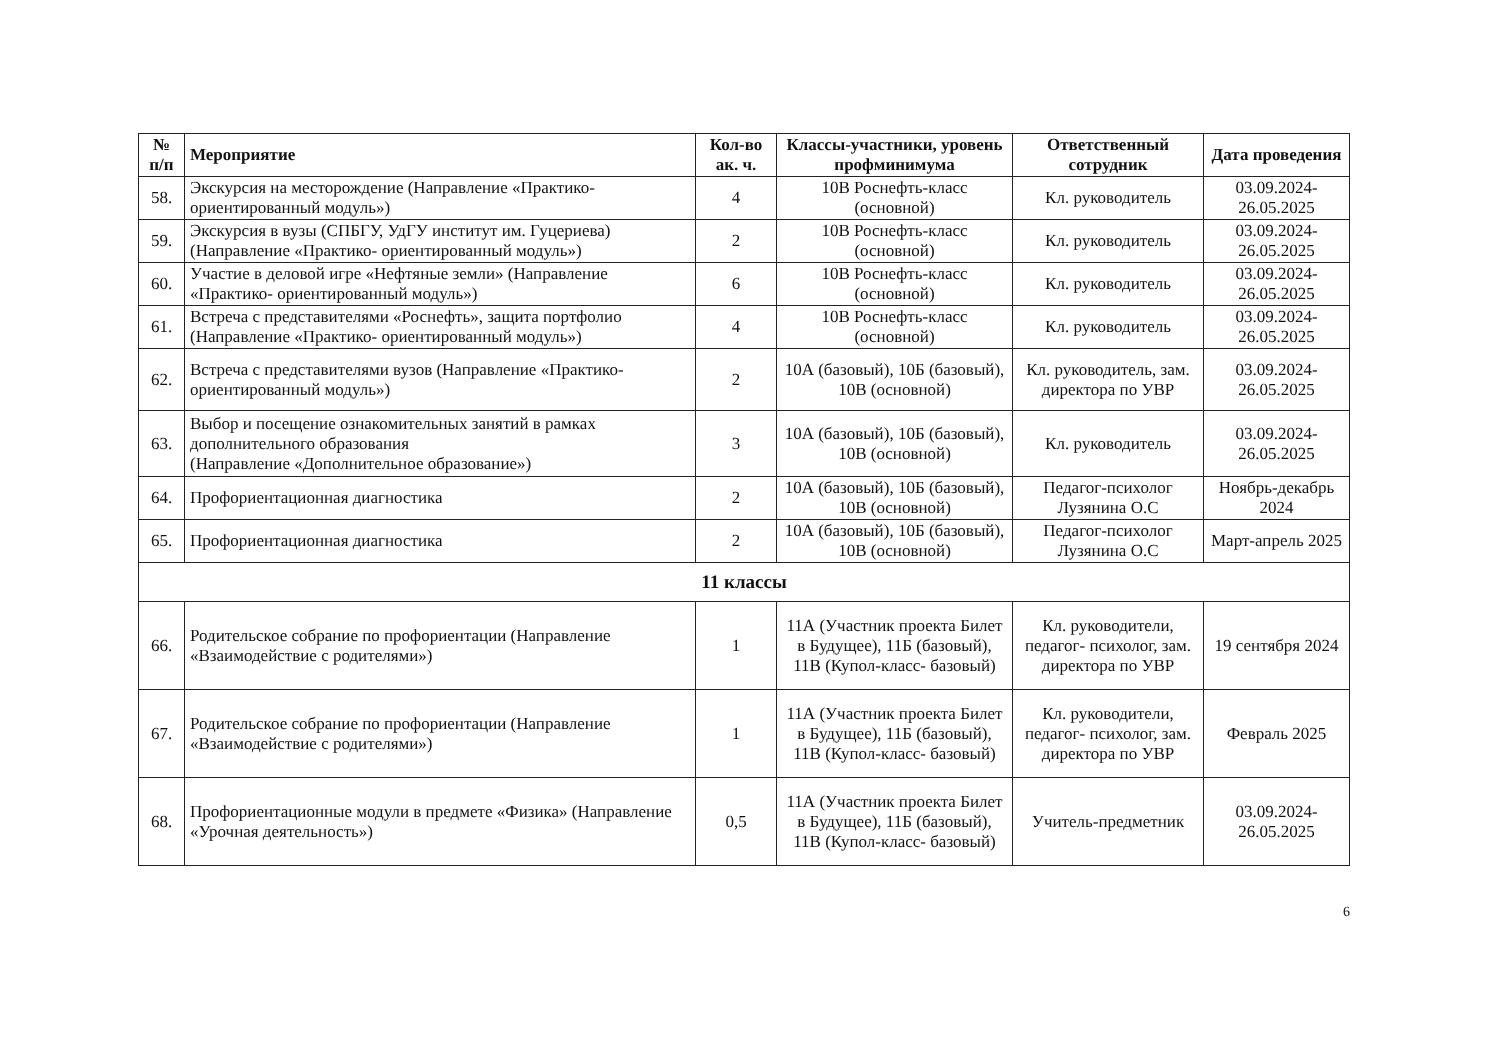| № п/п | Мероприятие | Кол-во ак. ч. | Классы-участники, уровень профминимума | Ответственный сотрудник | Дата проведения |
| --- | --- | --- | --- | --- | --- |
| 58. | Экскурсия на месторождение (Направление «Практико-ориентированный модуль») | 4 | 10В Роснефть-класс (основной) | Кл. руководитель | 03.09.2024-26.05.2025 |
| 59. | Экскурсия в вузы (СПБГУ, УдГУ институт им. Гуцериева) (Направление «Практико- ориентированный модуль») | 2 | 10В Роснефть-класс (основной) | Кл. руководитель | 03.09.2024-26.05.2025 |
| 60. | Участие в деловой игре «Нефтяные земли» (Направление «Практико- ориентированный модуль») | 6 | 10В Роснефть-класс (основной) | Кл. руководитель | 03.09.2024-26.05.2025 |
| 61. | Встреча с представителями «Роснефть», защита портфолио (Направление «Практико- ориентированный модуль») | 4 | 10В Роснефть-класс (основной) | Кл. руководитель | 03.09.2024-26.05.2025 |
| 62. | Встреча с представителями вузов (Направление «Практико-ориентированный модуль») | 2 | 10А (базовый), 10Б (базовый), 10В (основной) | Кл. руководитель, зам. директора по УВР | 03.09.2024-26.05.2025 |
| 63. | Выбор и посещение ознакомительных занятий в рамках дополнительного образования (Направление «Дополнительное образование») | 3 | 10А (базовый), 10Б (базовый), 10В (основной) | Кл. руководитель | 03.09.2024-26.05.2025 |
| 64. | Профориентационная диагностика | 2 | 10А (базовый), 10Б (базовый), 10В (основной) | Педагог-психолог Лузянина О.С | Ноябрь-декабрь 2024 |
| 65. | Профориентационная диагностика | 2 | 10А (базовый), 10Б (базовый), 10В (основной) | Педагог-психолог Лузянина О.С | Март-апрель 2025 |
| 11 классы | | | | | |
| 66. | Родительское собрание по профориентации (Направление «Взаимодействие с родителями») | 1 | 11А (Участник проекта Билет в Будущее), 11Б (базовый), 11В (Купол-класс- базовый) | Кл. руководители, педагог- психолог, зам. директора по УВР | 19 сентября 2024 |
| 67. | Родительское собрание по профориентации (Направление «Взаимодействие с родителями») | 1 | 11А (Участник проекта Билет в Будущее), 11Б (базовый), 11В (Купол-класс- базовый) | Кл. руководители, педагог- психолог, зам. директора по УВР | Февраль 2025 |
| 68. | Профориентационные модули в предмете «Физика» (Направление «Урочная деятельность») | 0,5 | 11А (Участник проекта Билет в Будущее), 11Б (базовый), 11В (Купол-класс- базовый) | Учитель-предметник | 03.09.2024-26.05.2025 |
6